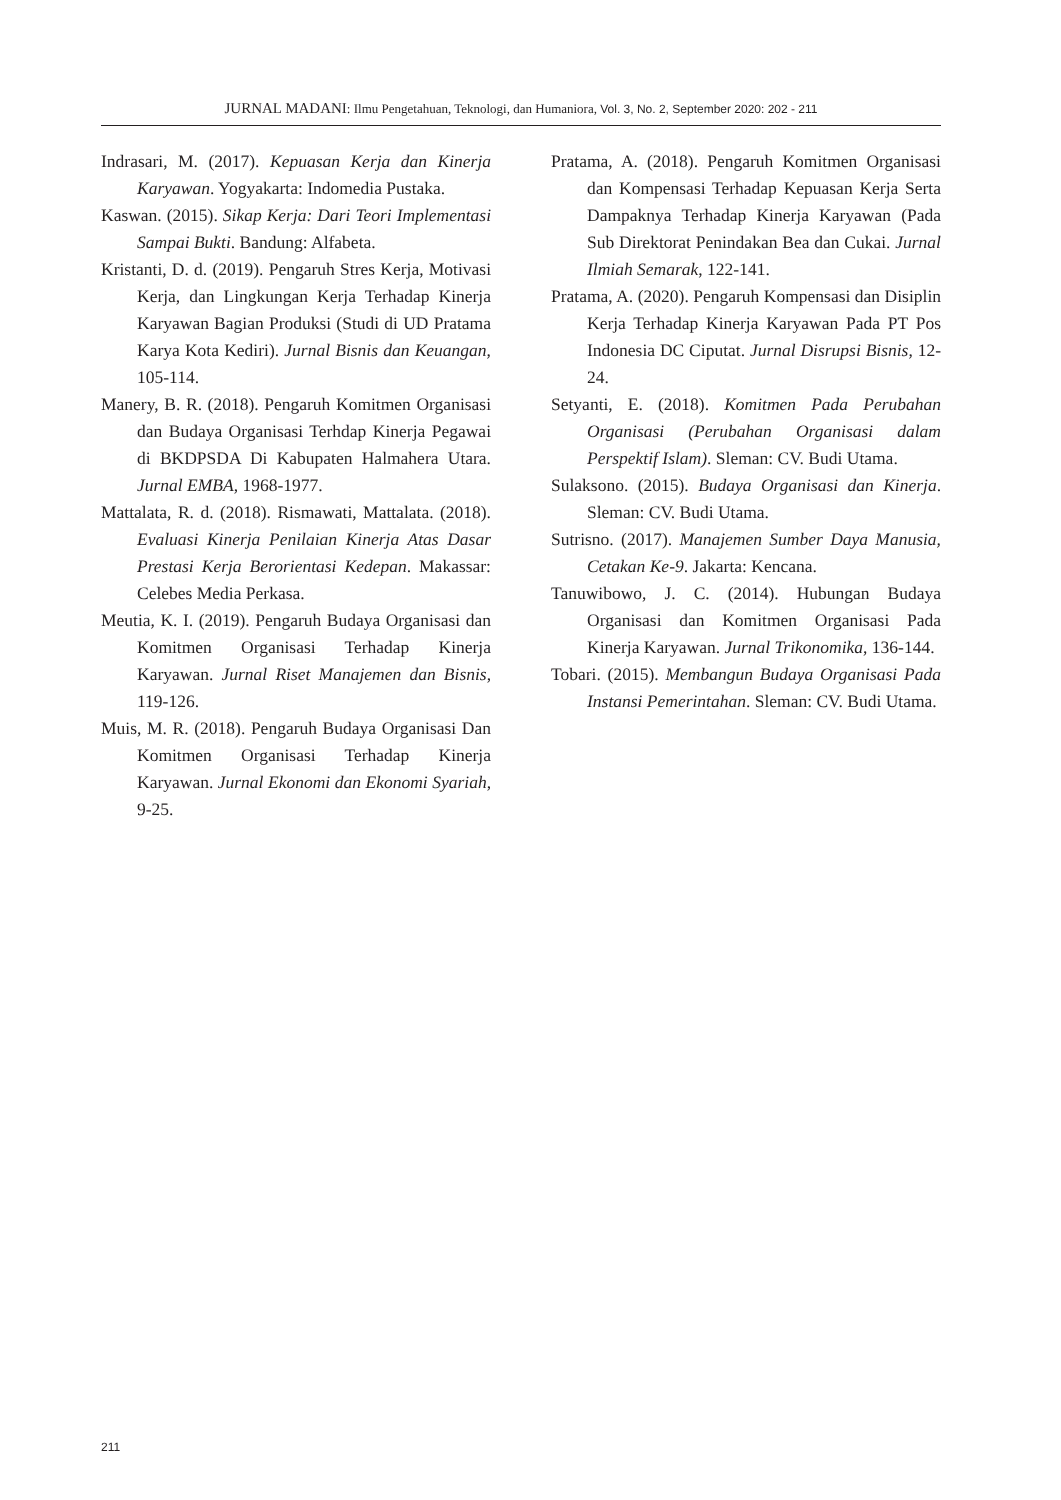JURNAL MADANI: Ilmu Pengetahuan, Teknologi, dan Humaniora, Vol. 3, No. 2, September 2020: 202 - 211
Indrasari, M. (2017). Kepuasan Kerja dan Kinerja Karyawan. Yogyakarta: Indomedia Pustaka.
Kaswan. (2015). Sikap Kerja: Dari Teori Implementasi Sampai Bukti. Bandung: Alfabeta.
Kristanti, D. d. (2019). Pengaruh Stres Kerja, Motivasi Kerja, dan Lingkungan Kerja Terhadap Kinerja Karyawan Bagian Produksi (Studi di UD Pratama Karya Kota Kediri). Jurnal Bisnis dan Keuangan, 105-114.
Manery, B. R. (2018). Pengaruh Komitmen Organisasi dan Budaya Organisasi Terhdap Kinerja Pegawai di BKDPSDA Di Kabupaten Halmahera Utara. Jurnal EMBA, 1968-1977.
Mattalata, R. d. (2018). Rismawati, Mattalata. (2018). Evaluasi Kinerja Penilaian Kinerja Atas Dasar Prestasi Kerja Berorientasi Kedepan. Makassar: Celebes Media Perkasa.
Meutia, K. I. (2019). Pengaruh Budaya Organisasi dan Komitmen Organisasi Terhadap Kinerja Karyawan. Jurnal Riset Manajemen dan Bisnis, 119-126.
Muis, M. R. (2018). Pengaruh Budaya Organisasi Dan Komitmen Organisasi Terhadap Kinerja Karyawan. Jurnal Ekonomi dan Ekonomi Syariah, 9-25.
Pratama, A. (2018). Pengaruh Komitmen Organisasi dan Kompensasi Terhadap Kepuasan Kerja Serta Dampaknya Terhadap Kinerja Karyawan (Pada Sub Direktorat Penindakan Bea dan Cukai. Jurnal Ilmiah Semarak, 122-141.
Pratama, A. (2020). Pengaruh Kompensasi dan Disiplin Kerja Terhadap Kinerja Karyawan Pada PT Pos Indonesia DC Ciputat. Jurnal Disrupsi Bisnis, 12-24.
Setyanti, E. (2018). Komitmen Pada Perubahan Organisasi (Perubahan Organisasi dalam Perspektif Islam). Sleman: CV. Budi Utama.
Sulaksono. (2015). Budaya Organisasi dan Kinerja. Sleman: CV. Budi Utama.
Sutrisno. (2017). Manajemen Sumber Daya Manusia, Cetakan Ke-9. Jakarta: Kencana.
Tanuwibowo, J. C. (2014). Hubungan Budaya Organisasi dan Komitmen Organisasi Pada Kinerja Karyawan. Jurnal Trikonomika, 136-144.
Tobari. (2015). Membangun Budaya Organisasi Pada Instansi Pemerintahan. Sleman: CV. Budi Utama.
211